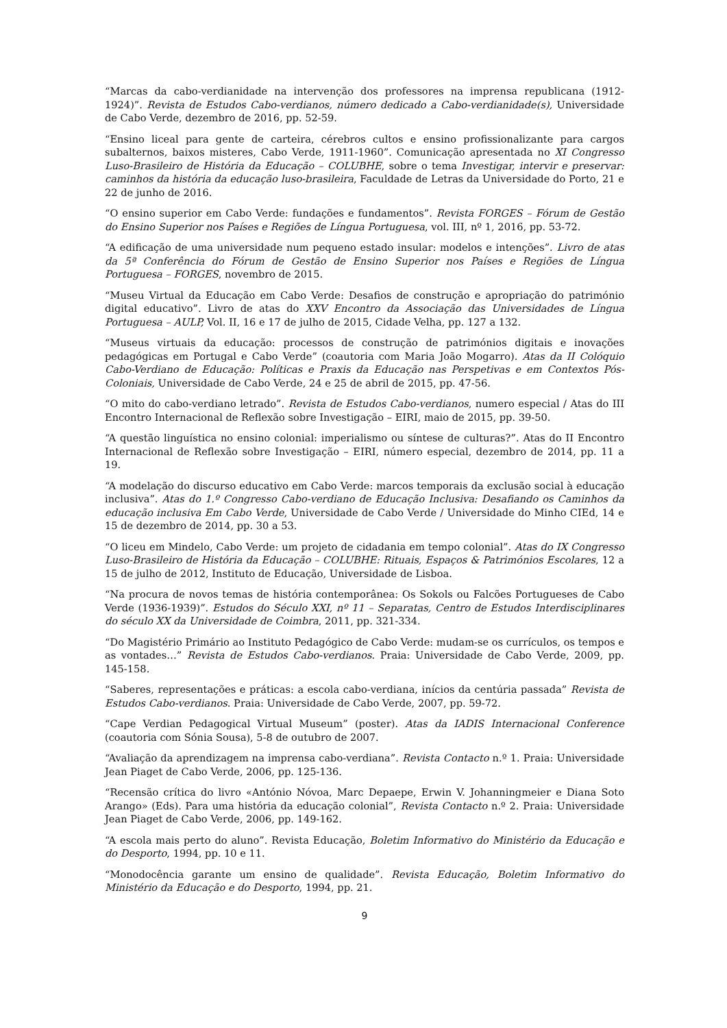“Marcas da cabo-verdianidade na intervenção dos professores na imprensa republicana (1912-1924)”. Revista de Estudos Cabo-verdianos, número dedicado a Cabo-verdianidade(s), Universidade de Cabo Verde, dezembro de 2016, pp. 52-59.
“Ensino liceal para gente de carteira, cérebros cultos e ensino profissionalizante para cargos subalternos, baixos misteres, Cabo Verde, 1911-1960”. Comunicação apresentada no XI Congresso Luso-Brasileiro de História da Educação – COLUBHE, sobre o tema Investigar, intervir e preservar: caminhos da história da educação luso-brasileira, Faculdade de Letras da Universidade do Porto, 21 e 22 de junho de 2016.
“O ensino superior em Cabo Verde: fundações e fundamentos”. Revista FORGES – Fórum de Gestão do Ensino Superior nos Países e Regiões de Língua Portuguesa, vol. III, nº 1, 2016, pp. 53-72.
“A edificação de uma universidade num pequeno estado insular: modelos e intenções”. Livro de atas da 5ª Conferência do Fórum de Gestão de Ensino Superior nos Países e Regiões de Língua Portuguesa – FORGES, novembro de 2015.
“Museu Virtual da Educação em Cabo Verde: Desafios de construção e apropriação do património digital educativo”. Livro de atas do XXV Encontro da Associação das Universidades de Língua Portuguesa – AULP, Vol. II, 16 e 17 de julho de 2015, Cidade Velha, pp. 127 a 132.
“Museus virtuais da educação: processos de construção de patrimónios digitais e inovações pedagógicas em Portugal e Cabo Verde” (coautoria com Maria João Mogarro). Atas da II Colóquio Cabo-Verdiano de Educação: Políticas e Praxis da Educação nas Perspetivas e em Contextos Pós-Coloniais, Universidade de Cabo Verde, 24 e 25 de abril de 2015, pp. 47-56.
“O mito do cabo-verdiano letrado”. Revista de Estudos Cabo-verdianos, numero especial / Atas do III Encontro Internacional de Reflexão sobre Investigação – EIRI, maio de 2015, pp. 39-50.
“A questão linguística no ensino colonial: imperialismo ou síntese de culturas?”. Atas do II Encontro Internacional de Reflexão sobre Investigação – EIRI, número especial, dezembro de 2014, pp. 11 a 19.
“A modelação do discurso educativo em Cabo Verde: marcos temporais da exclusão social à educação inclusiva”. Atas do 1.º Congresso Cabo-verdiano de Educação Inclusiva: Desafiando os Caminhos da educação inclusiva Em Cabo Verde, Universidade de Cabo Verde / Universidade do Minho CIEd, 14 e 15 de dezembro de 2014, pp. 30 a 53.
“O liceu em Mindelo, Cabo Verde: um projeto de cidadania em tempo colonial”. Atas do IX Congresso Luso-Brasileiro de História da Educação – COLUBHE: Rituais, Espaços & Patrimónios Escolares, 12 a 15 de julho de 2012, Instituto de Educação, Universidade de Lisboa.
“Na procura de novos temas de história contemporânea: Os Sokols ou Falcões Portugueses de Cabo Verde (1936-1939)”. Estudos do Século XXI, nº 11 – Separatas, Centro de Estudos Interdisciplinares do século XX da Universidade de Coimbra, 2011, pp. 321-334.
“Do Magistério Primário ao Instituto Pedagógico de Cabo Verde: mudam-se os currículos, os tempos e as vontades…” Revista de Estudos Cabo-verdianos. Praia: Universidade de Cabo Verde, 2009, pp. 145-158.
“Saberes, representações e práticas: a escola cabo-verdiana, inícios da centúria passada” Revista de Estudos Cabo-verdianos. Praia: Universidade de Cabo Verde, 2007, pp. 59-72.
“Cape Verdian Pedagogical Virtual Museum” (poster). Atas da IADIS Internacional Conference (coautoria com Sónia Sousa), 5-8 de outubro de 2007.
“Avaliação da aprendizagem na imprensa cabo-verdiana”. Revista Contacto n.º 1. Praia: Universidade Jean Piaget de Cabo Verde, 2006, pp. 125-136.
“Recensão crítica do livro «António Nóvoa, Marc Depaepe, Erwin V. Johanningmeier e Diana Soto Arango» (Eds). Para uma história da educação colonial”, Revista Contacto n.º 2. Praia: Universidade Jean Piaget de Cabo Verde, 2006, pp. 149-162.
“A escola mais perto do aluno”. Revista Educação, Boletim Informativo do Ministério da Educação e do Desporto, 1994, pp. 10 e 11.
“Monodocência garante um ensino de qualidade”. Revista Educação, Boletim Informativo do Ministério da Educação e do Desporto, 1994, pp. 21.
9